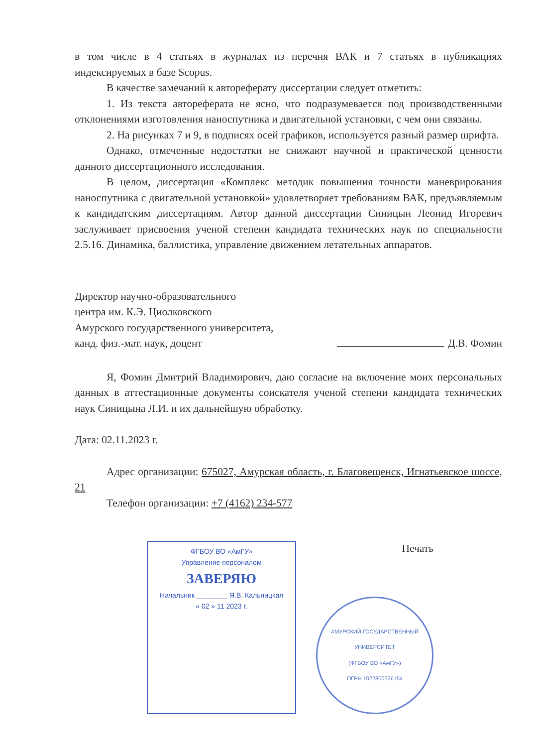в том числе в 4 статьях в журналах из перечня ВАК и 7 статьях в публикациях индексируемых в базе Scopus.
В качестве замечаний к автореферату диссертации следует отметить:
1. Из текста автореферата не ясно, что подразумевается под производственными отклонениями изготовления наноспутника и двигательной установки, с чем они связаны.
2. На рисунках 7 и 9, в подписях осей графиков, используется разный размер шрифта.
Однако, отмеченные недостатки не снижают научной и практической ценности данного диссертационного исследования.
В целом, диссертация «Комплекс методик повышения точности маневрирования наноспутника с двигательной установкой» удовлетворяет требованиям ВАК, предъявляемым к кандидатским диссертациям. Автор данной диссертации Синицын Леонид Игоревич заслуживает присвоения ученой степени кандидата технических наук по специальности 2.5.16. Динамика, баллистика, управление движением летательных аппаратов.
Директор научно-образовательного
центра им. К.Э. Циолковского
Амурского государственного университета,
канд. физ.-мат. наук, доцент
Д.В. Фомин
Я, Фомин Дмитрий Владимирович, даю согласие на включение моих персональных данных в аттестационные документы соискателя ученой степени кандидата технических наук Синицына Л.И. и их дальнейшую обработку.
Дата: 02.11.2023 г.
Адрес организации: 675027, Амурская область, г. Благовещенск, Игнатьевское шоссе, 21
Телефон организации: +7 (4162) 234-577
ФГБОУ ВО «АмГУ»
Управление персоналом
ЗАВЕРЯЮ
Начальник ________ Я.В. Кальницкая
« 02 » 11 2023 г.
Печать
АМУРСКИЙ ГОСУДАРСТВЕННЫЙ УНИВЕРСИТЕТ
(ФГБОУ ВО «АмГУ»)
ОГРН 1022800526154